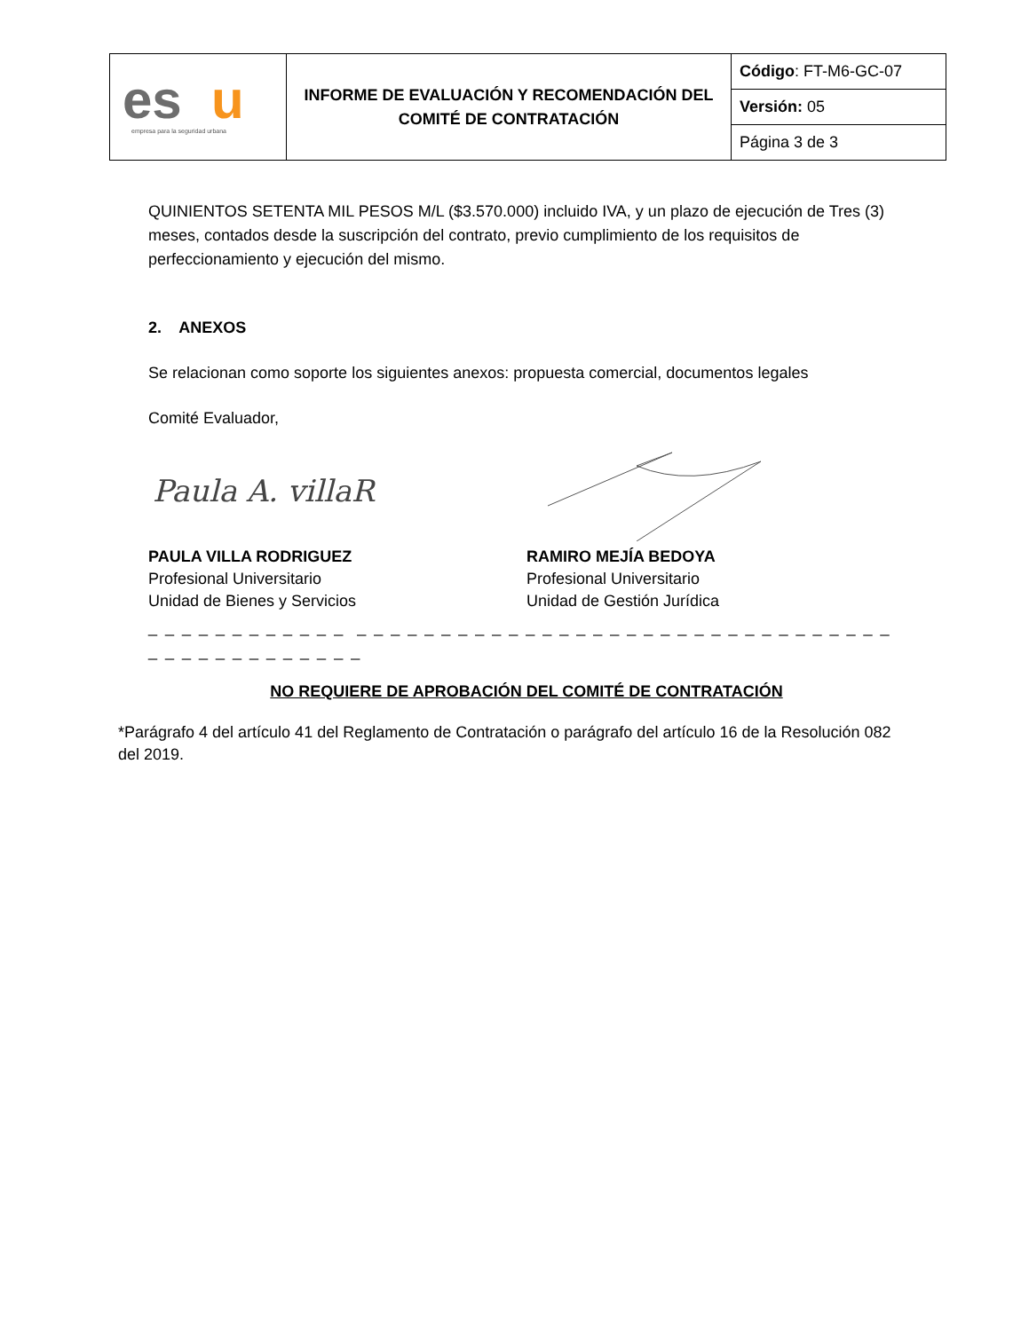| es u empresa para la seguridad urbana | INFORME DE EVALUACIÓN Y RECOMENDACIÓN DEL COMITÉ DE CONTRATACIÓN | Código : FT-M6-GC-07 |
| | | Versión: 05 |
| | | Página 3 de 3 |
QUINIENTOS SETENTA MIL PESOS M/L ($3.570.000) incluido IVA, y un plazo de ejecución de Tres (3) meses, contados desde la suscripción del contrato, previo cumplimiento de los requisitos de perfeccionamiento y ejecución del mismo.
2. ANEXOS
Se relacionan como soporte los siguientes anexos: propuesta comercial, documentos legales
Comité Evaluador,
Paula A. villaR
PAULA VILLA RODRIGUEZ
Profesional Universitario
Unidad de Bienes y Servicios
RAMIRO MEJÍA BEDOYA
Profesional Universitario
Unidad de Gestión Jurídica
_ _ _ _ _ _ _ _ _ _ _ _ _ _ _ _ _ _ _ _ _ _ _ _ _ _ _ _ _ _ _ _ _ _ _ _ _ _ _ _ _ _ _ _ _ _ _ _ _ _ _ _ _ _ _ _ _
NO REQUIERE DE APROBACIÓN DEL COMITÉ DE CONTRATACIÓN
*Parágrafo 4 del artículo 41 del Reglamento de Contratación o parágrafo del artículo 16 de la Resolución 082 del 2019.